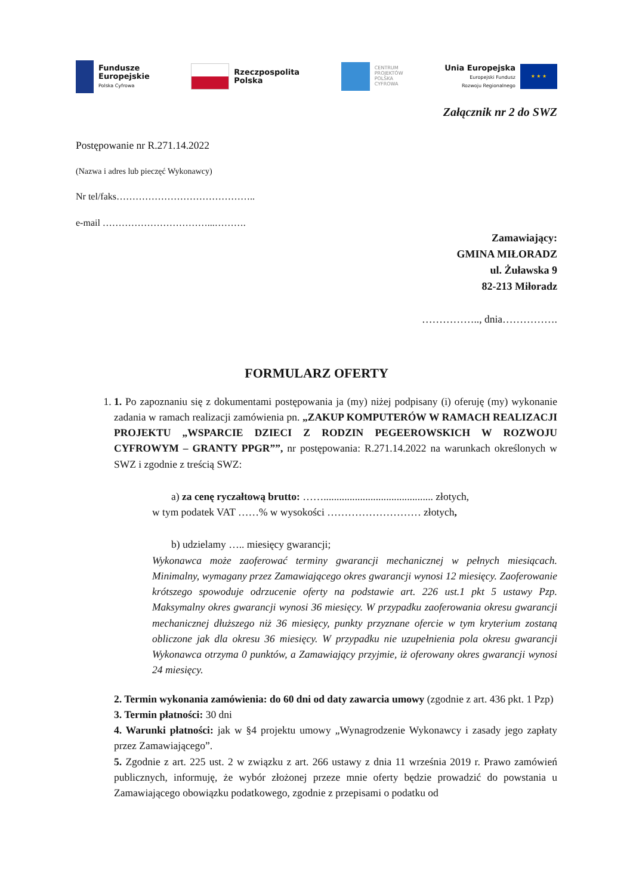Fundusze
Europejskie
Polska Cyfrowa
Rzeczpospolita
Polska
CENTRUM
PROJEKTÓW
POLSKA
CYFROWA
Unia Europejska
Europejski Fundusz
Rozwoju Regionalnego
★ ★ ★
Załącznik nr 2 do SWZ
Postępowanie nr R.271.14.2022
(Nazwa i adres lub pieczęć Wykonawcy)
Nr tel/faks……………………………………..
e-mail ……………………………...……….
Zamawiający:
GMINA MIŁORADZ
ul. Żuławska 9
82-213 Miłoradz
…………….., dnia…………….
FORMULARZ OFERTY
1. 1. Po zapoznaniu się z dokumentami postępowania ja (my) niżej podpisany (i) oferuję (my) wykonanie zadania w ramach realizacji zamówienia pn. „ZAKUP KOMPUTERÓW W RAMACH REALIZACJI PROJEKTU „WSPARCIE DZIECI Z RODZIN PEGEEROWSKICH W ROZWOJU CYFROWYM – GRANTY PPGR””, nr postępowania: R.271.14.2022 na warunkach określonych w SWZ i zgodnie z treścią SWZ:
a) za cenę ryczałtową brutto: …….......................................... złotych,
w tym podatek VAT ……% w wysokości ……………………… złotych,
b) udzielamy ….. miesięcy gwarancji;
Wykonawca może zaoferować terminy gwarancji mechanicznej w pełnych miesiącach. Minimalny, wymagany przez Zamawiającego okres gwarancji wynosi 12 miesięcy. Zaoferowanie krótszego spowoduje odrzucenie oferty na podstawie art. 226 ust.1 pkt 5 ustawy Pzp. Maksymalny okres gwarancji wynosi 36 miesięcy. W przypadku zaoferowania okresu gwarancji mechanicznej dłuższego niż 36 miesięcy, punkty przyznane ofercie w tym kryterium zostaną obliczone jak dla okresu 36 miesięcy. W przypadku nie uzupełnienia pola okresu gwarancji Wykonawca otrzyma 0 punktów, a Zamawiający przyjmie, iż oferowany okres gwarancji wynosi 24 miesięcy.
2. Termin wykonania zamówienia: do 60 dni od daty zawarcia umowy (zgodnie z art. 436 pkt. 1 Pzp)
3. Termin płatności: 30 dni
4. Warunki płatności: jak w §4 projektu umowy „Wynagrodzenie Wykonawcy i zasady jego zapłaty przez Zamawiającego”.
5. Zgodnie z art. 225 ust. 2 w związku z art. 266 ustawy z dnia 11 września 2019 r. Prawo zamówień publicznych, informuję, że wybór złożonej przeze mnie oferty będzie prowadzić do powstania u Zamawiającego obowiązku podatkowego, zgodnie z przepisami o podatku od